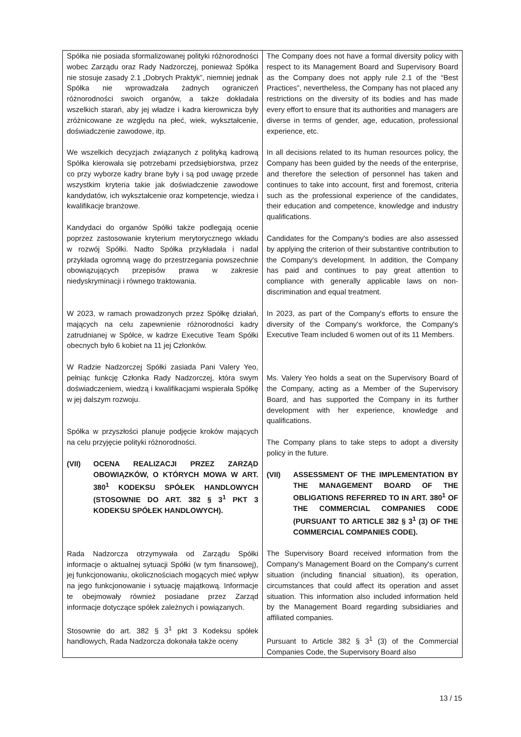| Spółka nie posiada sformalizowanej polityki różnorodności wobec Zarządu oraz Rady Nadzorczej, ponieważ Spółka nie stosuje zasady 2.1 „Dobrych Praktyk”, niemniej jednak Spółka nie wprowadzała żadnych ograniczeń różnorodności swoich organów, a także dokładała wszelkich starań, aby jej władze i kadra kierownicza były zróżnicowane ze względu na płeć, wiek, wykształcenie, doświadczenie zawodowe, itp. We wszelkich decyzjach związanych z polityką kadrową Spółka kierowała się potrzebami przedsiębiorstwa, przez co przy wyborze kadry brane były i są pod uwagę przede wszystkim kryteria takie jak doświadczenie zawodowe kandydatów, ich wykształcenie oraz kompetencje, wiedza i kwalifikacje branżowe. Kandydaci do organów Spółki także podlegają ocenie poprzez zastosowanie kryterium merytorycznego wkładu w rozwój Spółki. Nadto Spółka przykładała i nadal przykłada ogromną wagę do przestrzegania powszechnie obowiązujących przepisów prawa w zakresie niedyskryminacji i równego traktowania. W 2023, w ramach prowadzonych przez Spółkę działań, mających na celu zapewnienie różnorodności kadry zatrudnianej w Spółce, w kadrze Executive Team Spółki obecnych było 6 kobiet na 11 jej Członków. W Radzie Nadzorczej Spółki zasiada Pani Valery Yeo, pełniąc funkcję Członka Rady Nadzorczej, która swym doświadczeniem, wiedzą i kwalifikacjami wspierała Spółkę w jej dalszym rozwoju. Spółka w przyszłości planuje podjęcie kroków mających na celu przyjęcie polityki różnorodności. (VII) OCENA REALIZACJI PRZEZ ZARZĄD OBOWIĄZKÓW, O KTÓRYCH MOWA W ART. 380<sup>1</sup> KODEKSU SPÓŁEK HANDLOWYCH (STOSOWNIE DO ART. 382 § 3<sup>1</sup> PKT 3 KODEKSU SPÓŁEK HANDLOWYCH). Rada Nadzorcza otrzymywała od Zarządu Spółki informacje o aktualnej sytuacji Spółki (w tym finansowej), jej funkcjonowaniu, okolicznościach mogących mieć wpływ na jego funkcjonowanie i sytuację majątkową. Informacje te obejmowały również posiadane przez Zarząd informacje dotyczące spółek zależnych i powiązanych. Stosownie do art. 382 § 3<sup>1</sup> pkt 3 Kodeksu spółek handlowych, Rada Nadzorcza dokonała także oceny | The Company does not have a formal diversity policy with respect to its Management Board and Supervisory Board as the Company does not apply rule 2.1 of the “Best Practices”, nevertheless, the Company has not placed any restrictions on the diversity of its bodies and has made every effort to ensure that its authorities and managers are diverse in terms of gender, age, education, professional experience, etc. In all decisions related to its human resources policy, the Company has been guided by the needs of the enterprise, and therefore the selection of personnel has taken and continues to take into account, first and foremost, criteria such as the professional experience of the candidates, their education and competence, knowledge and industry qualifications. Candidates for the Company's bodies are also assessed by applying the criterion of their substantive contribution to the Company's development. In addition, the Company has paid and continues to pay great attention to compliance with generally applicable laws on non-discrimination and equal treatment. In 2023, as part of the Company's efforts to ensure the diversity of the Company's workforce, the Company's Executive Team included 6 women out of its 11 Members. Ms. Valery Yeo holds a seat on the Supervisory Board of the Company, acting as a Member of the Supervisory Board, and has supported the Company in its further development with her experience, knowledge and qualifications. The Company plans to take steps to adopt a diversity policy in the future. (VII) ASSESSMENT OF THE IMPLEMENTATION BY THE MANAGEMENT BOARD OF THE OBLIGATIONS REFERRED TO IN ART. 380<sup>1</sup> OF THE COMMERCIAL COMPANIES CODE (PURSUANT TO ARTICLE 382 § 3<sup>1</sup> (3) OF THE COMMERCIAL COMPANIES CODE). The Supervisory Board received information from the Company's Management Board on the Company's current situation (including financial situation), its operation, circumstances that could affect its operation and asset situation. This information also included information held by the Management Board regarding subsidiaries and affiliated companies. Pursuant to Article 382 § 3<sup>1</sup> (3) of the Commercial Companies Code, the Supervisory Board also |
13 / 15